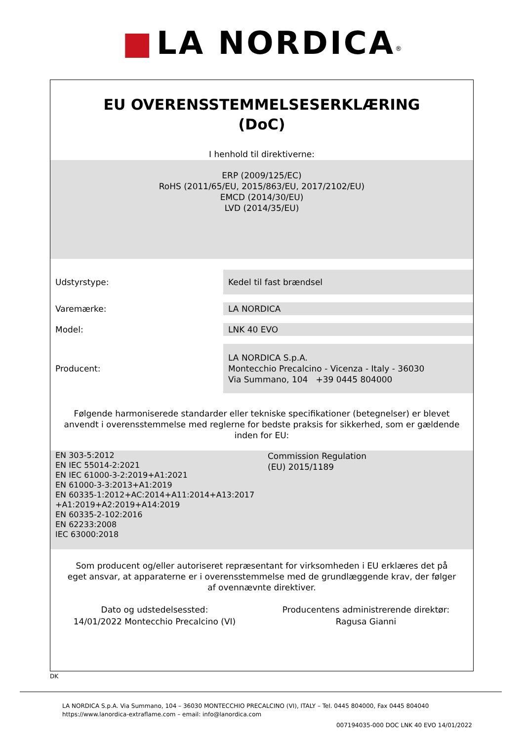■ LA NORDICA<sup>®</sup>
EU OVERENSSTEMMELSESERKLÆRING
(DoC)
I henhold til direktiverne:
ERP (2009/125/EC)
RoHS (2011/65/EU, 2015/863/EU, 2017/2102/EU)
EMCD (2014/30/EU)
LVD (2014/35/EU)
| Udstyrstype: | Kedel til fast brændsel |
| Varemærke: | LA NORDICA |
| Model: | LNK 40 EVO |
| Producent: | LA NORDICA S.p.A. Montecchio Precalcino - Vicenza - Italy - 36030 Via Summano, 104 +39 0445 804000 |
Følgende harmoniserede standarder eller tekniske specifikationer (betegnelser) er blevet anvendt i overensstemmelse med reglerne for bedste praksis for sikkerhed, som er gældende inden for EU:
| EN 303-5:2012 EN IEC 55014-2:2021 EN IEC 61000-3-2:2019+A1:2021 EN 61000-3-3:2013+A1:2019 EN 60335-1:2012+AC:2014+A11:2014+A13:2017 +A1:2019+A2:2019+A14:2019 EN 60335-2-102:2016 EN 62233:2008 IEC 63000:2018 | Commission Regulation (EU) 2015/1189 |
Som producent og/eller autoriseret repræsentant for virksomheden i EU erklæres det på eget ansvar, at apparaterne er i overensstemmelse med de grundlæggende krav, der følger af ovennævnte direktiver.
| Dato og udstedelsessted: 14/01/2022 Montecchio Precalcino (VI) | Producentens administrerende direktør: Ragusa Gianni |
DK
LA NORDICA S.p.A. Via Summano, 104 – 36030 MONTECCHIO PRECALCINO (VI), ITALY – Tel. 0445 804000, Fax 0445 804040
https://www.lanordica-extraflame.com – email: info@lanordica.com
007194035-000 DOC LNK 40 EVO 14/01/2022